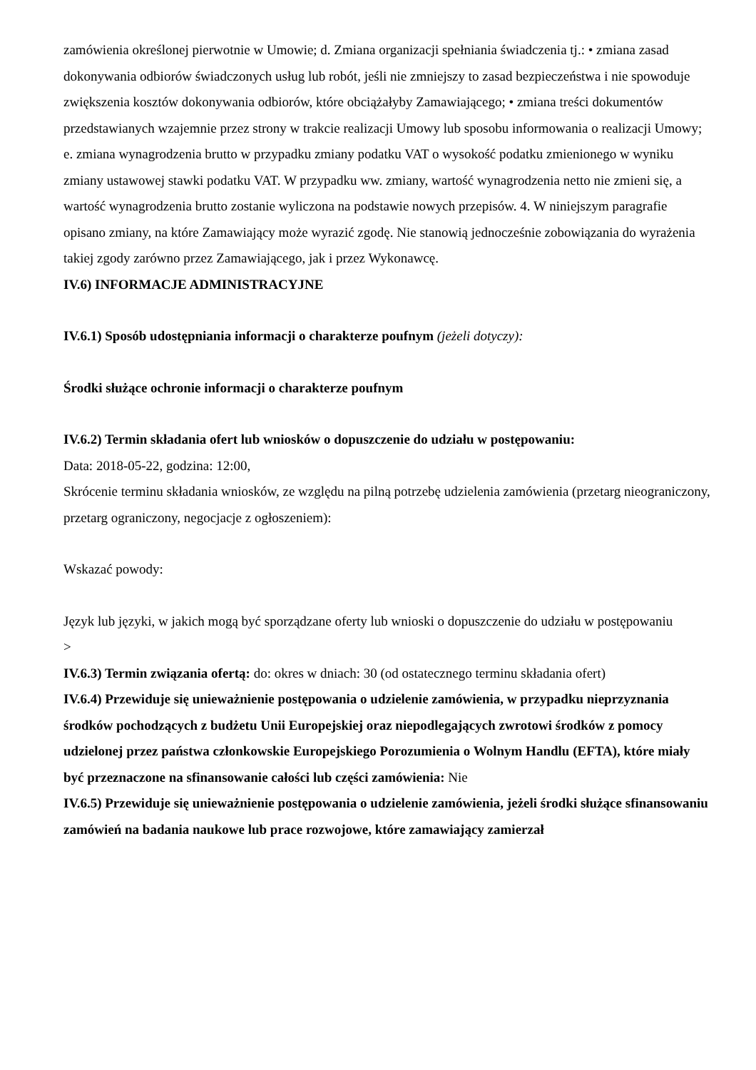zamówienia określonej pierwotnie w Umowie; d. Zmiana organizacji spełniania świadczenia tj.: • zmiana zasad dokonywania odbiorów świadczonych usług lub robót, jeśli nie zmniejszy to zasad bezpieczeństwa i nie spowoduje zwiększenia kosztów dokonywania odbiorów, które obciążałyby Zamawiającego; • zmiana treści dokumentów przedstawianych wzajemnie przez strony w trakcie realizacji Umowy lub sposobu informowania o realizacji Umowy; e. zmiana wynagrodzenia brutto w przypadku zmiany podatku VAT o wysokość podatku zmienionego w wyniku zmiany ustawowej stawki podatku VAT. W przypadku ww. zmiany, wartość wynagrodzenia netto nie zmieni się, a wartość wynagrodzenia brutto zostanie wyliczona na podstawie nowych przepisów. 4. W niniejszym paragrafie opisano zmiany, na które Zamawiający może wyrazić zgodę. Nie stanowią jednocześnie zobowiązania do wyrażenia takiej zgody zarówno przez Zamawiającego, jak i przez Wykonawcę.
IV.6) INFORMACJE ADMINISTRACYJNE
IV.6.1) Sposób udostępniania informacji o charakterze poufnym (jeżeli dotyczy):
Środki służące ochronie informacji o charakterze poufnym
IV.6.2) Termin składania ofert lub wniosków o dopuszczenie do udziału w postępowaniu:
Data: 2018-05-22, godzina: 12:00,
Skrócenie terminu składania wniosków, ze względu na pilną potrzebę udzielenia zamówienia (przetarg nieograniczony, przetarg ograniczony, negocjacje z ogłoszeniem):
Wskazać powody:
Język lub języki, w jakich mogą być sporządzane oferty lub wnioski o dopuszczenie do udziału w postępowaniu
>
IV.6.3) Termin związania ofertą: do: okres w dniach: 30 (od ostatecznego terminu składania ofert)
IV.6.4) Przewiduje się unieważnienie postępowania o udzielenie zamówienia, w przypadku nieprzyznania środków pochodzących z budżetu Unii Europejskiej oraz niepodlegających zwrotowi środków z pomocy udzielonej przez państwa członkowskie Europejskiego Porozumienia o Wolnym Handlu (EFTA), które miały być przeznaczone na sfinansowanie całości lub części zamówienia: Nie
IV.6.5) Przewiduje się unieważnienie postępowania o udzielenie zamówienia, jeżeli środki służące sfinansowaniu zamówień na badania naukowe lub prace rozwojowe, które zamawiający zamierzał